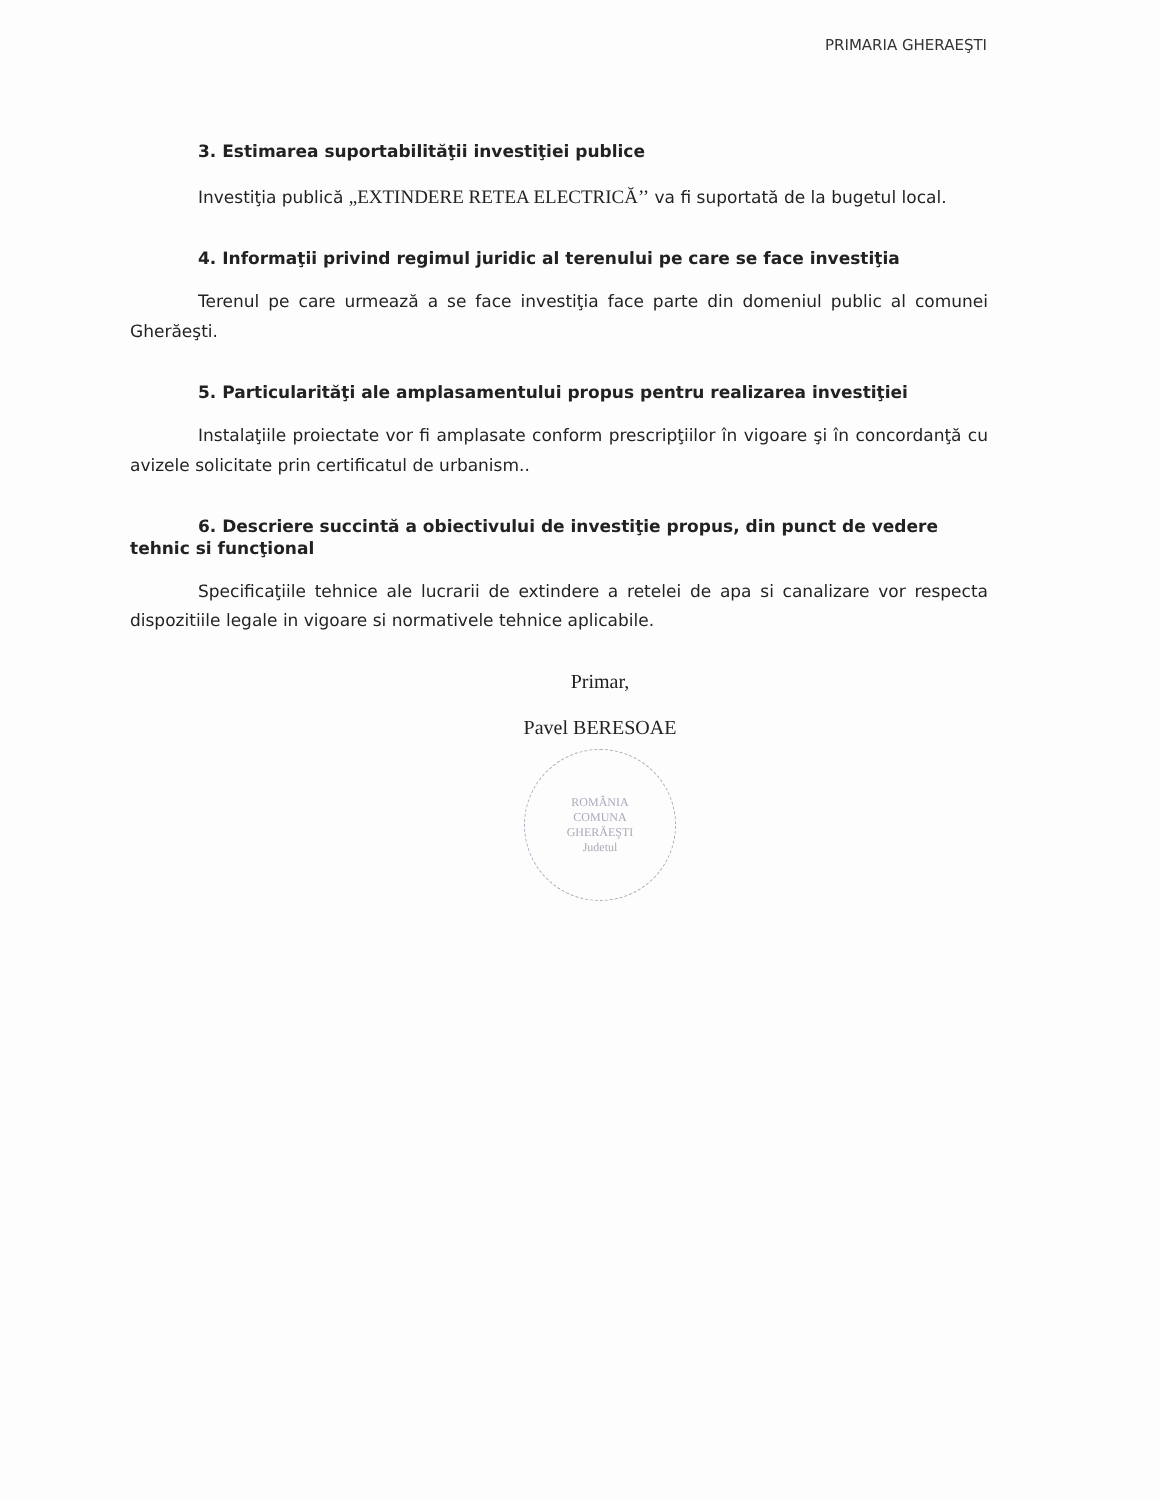PRIMARIA GHERAEŞTI
3. Estimarea suportabilităţii investiţiei publice
Investiţia publică „EXTINDERE RETEA ELECTRICĂ’’ va fi suportată de la bugetul local.
4. Informaţii privind regimul juridic al terenului pe care se face investiţia
Terenul pe care urmează a se face investiţia face parte din domeniul public al comunei Gherăeşti.
5. Particularităţi ale amplasamentului propus pentru realizarea investiţiei
Instalaţiile proiectate vor fi amplasate conform prescripţiilor în vigoare şi în concordanţă cu avizele solicitate prin certificatul de urbanism..
6. Descriere succintă a obiectivului de investiţie propus, din punct de vedere tehnic si funcţional
Specificaţiile tehnice ale lucrarii de extindere a retelei de apa si canalizare vor respecta dispozitiile legale in vigoare si normativele tehnice aplicabile.
Primar,
Pavel BERESOAE
ROMÂNIA
COMUNA
GHERĂEŞTI
Judetul